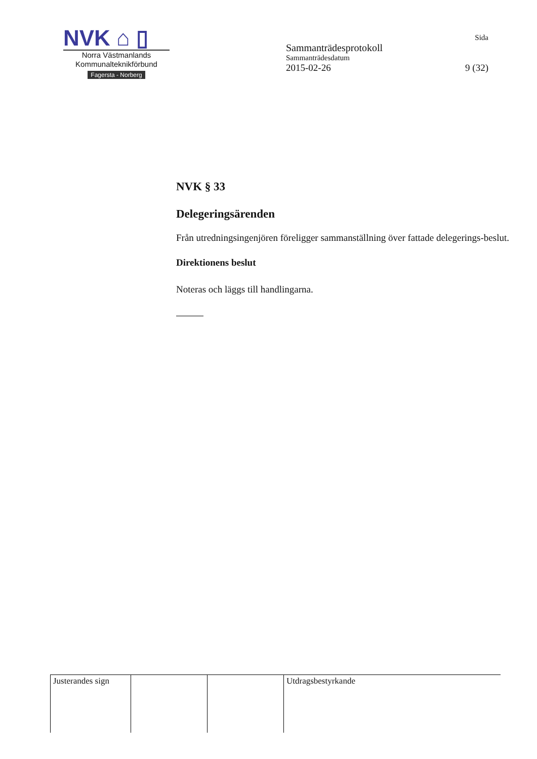NVK ⌂ ▯
Norra Västmanlands
Kommunalteknikförbund
Fagersta - Norberg
Sida
Sammanträdesprotokoll
Sammanträdesdatum
2015-02-26 9 (32)
NVK § 33
Delegeringsärenden
Från utredningsingenjören föreligger sammanställning över fattade delegerings-beslut.
Direktionens beslut
Noteras och läggs till handlingarna.
| Justerandes sign | | | Utdragsbestyrkande |